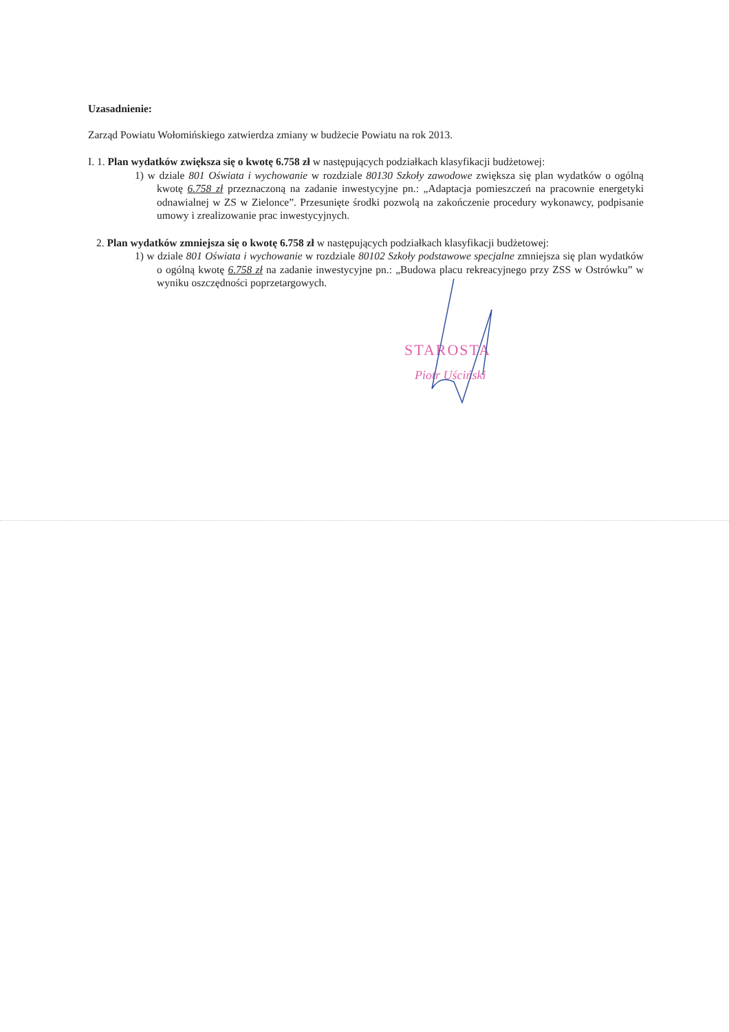Uzasadnienie:
Zarząd Powiatu Wołomińskiego zatwierdza zmiany w budżecie Powiatu na rok 2013.
I. 1. Plan wydatków zwiększa się o kwotę 6.758 zł w następujących podziałkach klasyfikacji budżetowej:
1) w dziale 801 Oświata i wychowanie w rozdziale 80130 Szkoły zawodowe zwiększa się plan wydatków o ogólną kwotę 6.758 zł przeznaczoną na zadanie inwestycyjne pn.: „Adaptacja pomieszczeń na pracownie energetyki odnawialnej w ZS w Zielonce”. Przesunięte środki pozwolą na zakończenie procedury wykonawcy, podpisanie umowy i zrealizowanie prac inwestycyjnych.
2. Plan wydatków zmniejsza się o kwotę 6.758 zł w następujących podziałkach klasyfikacji budżetowej:
1) w dziale 801 Oświata i wychowanie w rozdziale 80102 Szkoły podstawowe specjalne zmniejsza się plan wydatków o ogólną kwotę 6.758 zł na zadanie inwestycyjne pn.: „Budowa placu rekreacyjnego przy ZSS w Ostrówku” w wyniku oszczędności poprzetargowych.
STAROSTA
Piotr Uściński